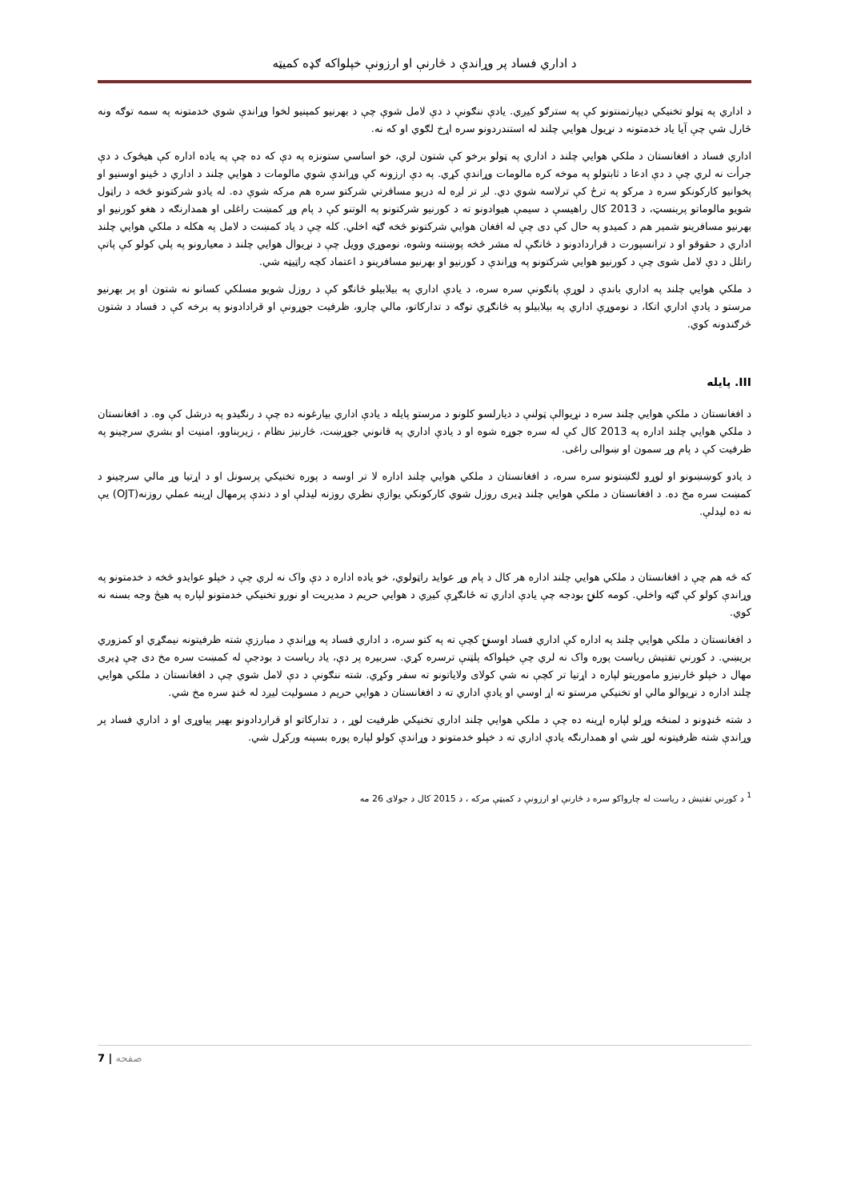د اداري فساد پر وړاندې د څارنې او ارزونې خپلواکه ګډه کمیټه
د اداري په ټولو تخنيکي ديپارتمنتونو کې په سترګو کيږي. يادې ننګونې د دې لامل شوې چې د بهرنيو کمپنيو لخوا وړاندې شوي خدمتونه په سمه توګه ونه څارل شي چې آيا ياد خدمتونه د نړيول هوايي چلند له استندردونو سره اړخ لګوي او که نه.
اداري فساد د افغانستان د ملکي هوايي چلند د اداري په ټولو برخو کې شتون لري، خو اساسي ستونزه په دې که ده چې په ياده اداره کې هيڅوک د دې جرأت نه لري چې د دې ادعا د ثابتولو په موخه کره مالومات وړاندې کړي. په دې ارزونه کې وړاندې شوي مالومات د هوايي چلند د اداري د ځينو اوسنيو او پخوانيو کارکونکو سره د مرکو په ترځ کې ترلاسه شوي دي. لږ تر لږه له دريو مسافرتي شرکتو سره هم مرکه شوې ده. له يادو شرکتونو څخه د راټول شويو مالوماتو پربنسټ، د 2013 کال راهيسې د سيمې هيوادونو ته د کورنيو شرکتونو په الوتنو کې د پام وړ کمښت راغلی او همدارنګه د هغو کورنيو او بهرنيو مسافرينو شمير هم د کميدو په حال کې دی چې له افغان هوايي شرکتونو څخه ګټه اخلي. کله چې د ياد کمښت د لامل په هکله د ملکي هوايي چلند اداري د حقوقو او د ترانسپورت د قراردادونو د څانګې له مشر څخه پوښتنه وشوه، نوموړي وويل چې د نړيوال هوايي چلند د معيارونو په پلي کولو کې پاتې راتلل د دې لامل شوی چې د کورنيو هوايي شرکتونو په وړاندې د کورنيو او بهرنيو مسافرينو د اعتماد کچه راټيټه شي.
د ملکي هوايي چلند په اداري باندې د لوړې پانګونې سره سره، د يادې اداري په بيلابيلو څانګو کې د روزل شويو مسلکي کسانو نه شتون او پر بهرنيو مرستو د يادې اداري اتکا، د نوموړې اداري په بيلابيلو په څانګړي توګه د تدارکاتو، مالي چارو، ظرفيت جوړونې او قرادادونو په برخه کې د فساد د شتون څرګندونه کوي.
III. پايله
د افغانستان د ملکي هوايي چلند سره د نړيوالې ټولنې د ديارلسو کلونو د مرستو پايله د يادې اداري بيارغونه ده چې د رنګيدو په درشل کې وه. د افغانستان د ملکي هوايي چلند اداره په 2013 کال کې له سره جوړه شوه او د يادې اداري په قانوني جوړښت، څارنيز نظام ، زيربناوو، امنيت او بشري سرچينو په ظرفيت کې د پام وړ سمون او ښوالی راغی.
د يادو کوښښونو او لوړو لګښتونو سره سره، د افغانستان د ملکي هوايي چلند اداره لا تر اوسه د پوره تخنيکي پرسونل او د اړتيا وړ مالي سرچينو د کمښت سره مخ ده. د افغانستان د ملکي هوايي چلند ډيرى روزل شوي کارکونکي يوازې نظري روزنه ليدلې او د دندې پرمهال اړينه عملي روزنه(OJT) يې نه ده ليدلې.
که څه هم چې د افغانستان د ملکي هوايي چلند اداره هر کال د پام وړ عوايد راټولوي، خو ياده اداره د دې واک نه لري چې د خپلو عوايدو څخه د خدمتونو په وړاندې کولو کې ګټه واخلي. کومه کلنۍ بودجه چې يادې اداري ته ځانګړې کيږي د هوايي حريم د مديريت او نورو تخنيکي خدمتونو لپاره په هيڅ وجه بسنه نه کوي.
د افغانستان د ملکي هوايي چلند په اداره کې اداري فساد اوسنۍ کچې ته په کتو سره، د اداري فساد په وړاندې د مبارزې شته ظرفيتونه نيمګړي او کمزوري بريښي. د کورني تفتيش رياست پوره واک نه لري چې خپلواکه پلټنې ترسره کړي. سربيره پر دې، ياد رياست د بودجې له کمښت سره مخ دی چې ډيرى مهال د خپلو څارنيزو ماموريتو لپاره د اړتيا تر کچې نه شي کولای ولاياتونو ته سفر وکړي. شته ننګونې د دې لامل شوي چې د افغانستان د ملکي هوايي چلند اداره د نړيوالو مالي او تخنيکي مرستو ته اړ اوسي او يادې اداري ته د افغانستان د هوايي حريم د مسوليت ليږد له ځنډ سره مخ شي.
د شته ځنډونو د لمنځه وړلو لپاره اړينه ده چې د ملکي هوايي چلند اداري تخنيکي ظرفيت لوړ ، د تدارکاتو او قراردادونو بهير پياوړی او د اداري فساد پر وړاندې شته ظرفيتونه لوړ شي او همدارنګه يادې اداري ته د خپلو خدمتونو د وړاندې کولو لپاره پوره بسپنه ورکړل شي.
<sup>1</sup> د کورني تفتيش د رياست له چارواکو سره د څارنې او ارزونې د کميټې مرکه ، د 2015 کال د جولای 26 مه
7 | صفحه